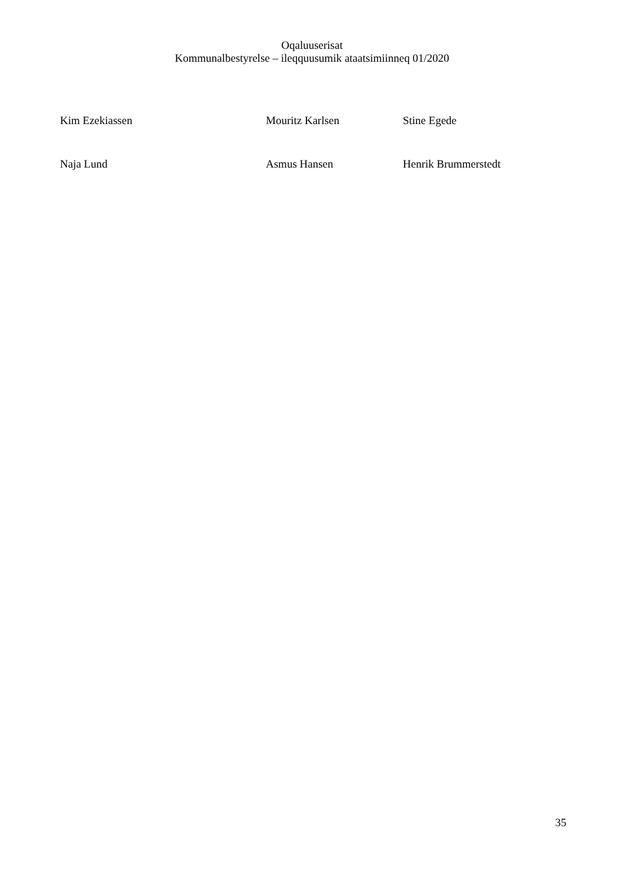Oqaluuserisat
Kommunalbestyrelse – ileqquusumik ataatsimiinneq 01/2020
Kim Ezekiassen Mouritz Karlsen Stine Egede
Naja Lund Asmus Hansen Henrik Brummerstedt
35